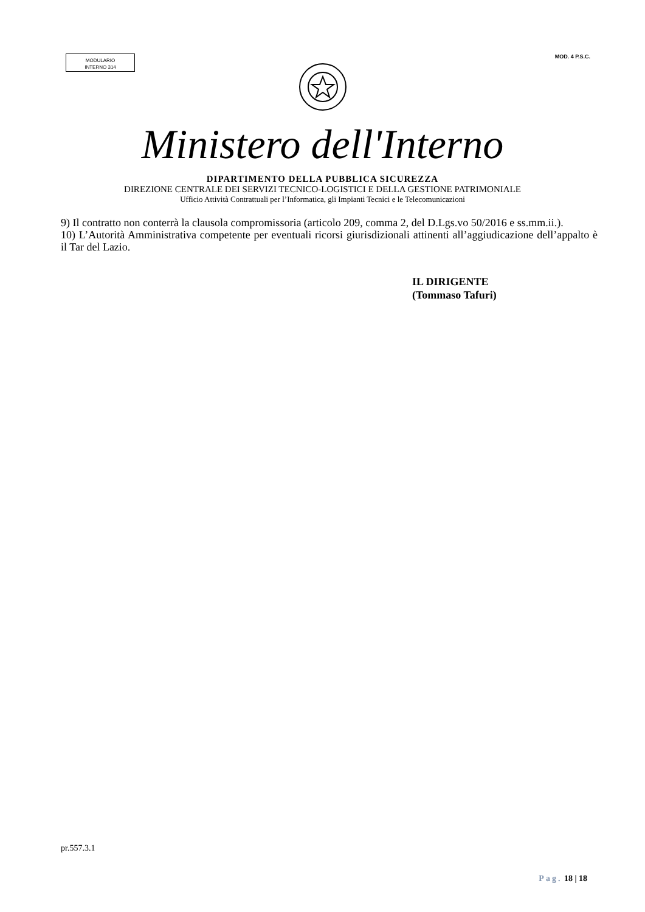MODULARIO
INTERNO 314
MOD. 4 P.S.C.
Ministero dell'Interno
DIPARTIMENTO DELLA PUBBLICA SICUREZZA
DIREZIONE CENTRALE DEI SERVIZI TECNICO-LOGISTICI E DELLA GESTIONE PATRIMONIALE
Ufficio Attività Contrattuali per l’Informatica, gli Impianti Tecnici e le Telecomunicazioni
9) Il contratto non conterrà la clausola compromissoria (articolo 209, comma 2, del D.Lgs.vo 50/2016 e ss.mm.ii.).
10) L’Autorità Amministrativa competente per eventuali ricorsi giurisdizionali attinenti all’aggiudicazione dell’appalto è il Tar del Lazio.
IL DIRIGENTE
(Tommaso Tafuri)
pr.557.3.1
Pag. 18 | 18